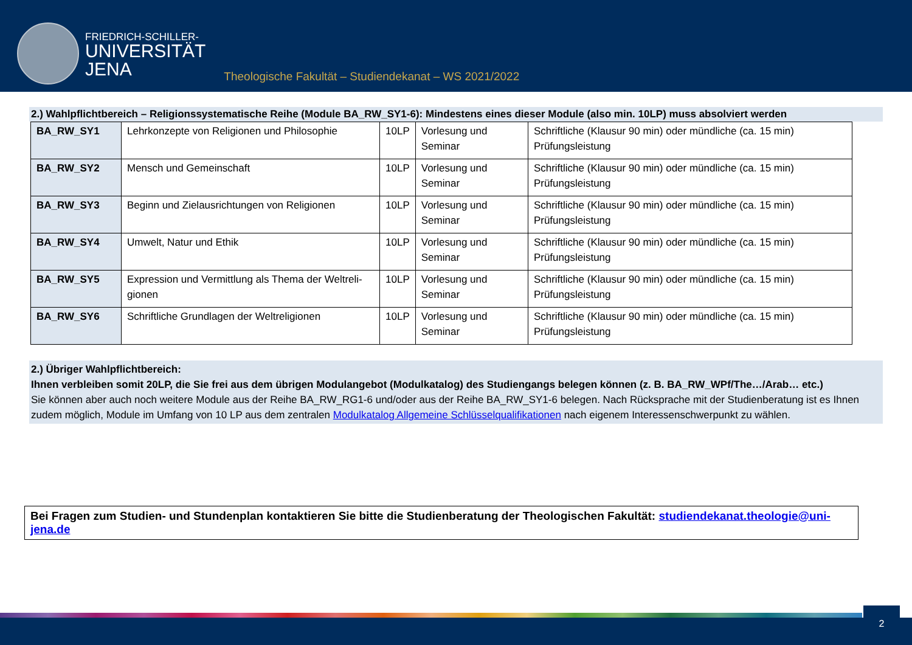FRIEDRICH-SCHILLER-
UNIVERSITÄT
JENA
Theologische Fakultät – Studiendekanat – WS 2021/2022
2.) Wahlpflichtbereich – Religionssystematische Reihe (Module BA_RW_SY1-6): Mindestens eines dieser Module (also min. 10LP) muss absolviert werden
| BA_RW_SY1 | Lehrkonzepte von Religionen und Philosophie | 10LP | Vorlesung und Seminar | Schriftliche (Klausur 90 min) oder mündliche (ca. 15 min) Prüfungsleistung |
| BA_RW_SY2 | Mensch und Gemeinschaft | 10LP | Vorlesung und Seminar | Schriftliche (Klausur 90 min) oder mündliche (ca. 15 min) Prüfungsleistung |
| BA_RW_SY3 | Beginn und Zielausrichtungen von Religionen | 10LP | Vorlesung und Seminar | Schriftliche (Klausur 90 min) oder mündliche (ca. 15 min) Prüfungsleistung |
| BA_RW_SY4 | Umwelt, Natur und Ethik | 10LP | Vorlesung und Seminar | Schriftliche (Klausur 90 min) oder mündliche (ca. 15 min) Prüfungsleistung |
| BA_RW_SY5 | Expression und Vermittlung als Thema der Weltreli-gionen | 10LP | Vorlesung und Seminar | Schriftliche (Klausur 90 min) oder mündliche (ca. 15 min) Prüfungsleistung |
| BA_RW_SY6 | Schriftliche Grundlagen der Weltreligionen | 10LP | Vorlesung und Seminar | Schriftliche (Klausur 90 min) oder mündliche (ca. 15 min) Prüfungsleistung |
2.) Übriger Wahlpflichtbereich:
Ihnen verbleiben somit 20LP, die Sie frei aus dem übrigen Modulangebot (Modulkatalog) des Studiengangs belegen können (z. B. BA_RW_WPf/The…/Arab… etc.)
Sie können aber auch noch weitere Module aus der Reihe BA_RW_RG1-6 und/oder aus der Reihe BA_RW_SY1-6 belegen. Nach Rücksprache mit der Studienberatung ist es Ihnen zudem möglich, Module im Umfang von 10 LP aus dem zentralen Modulkatalog Allgemeine Schlüsselqualifikationen nach eigenem Interessenschwerpunkt zu wählen.
Bei Fragen zum Studien- und Stundenplan kontaktieren Sie bitte die Studienberatung der Theologischen Fakultät: studiendekanat.theologie@uni-jena.de
2